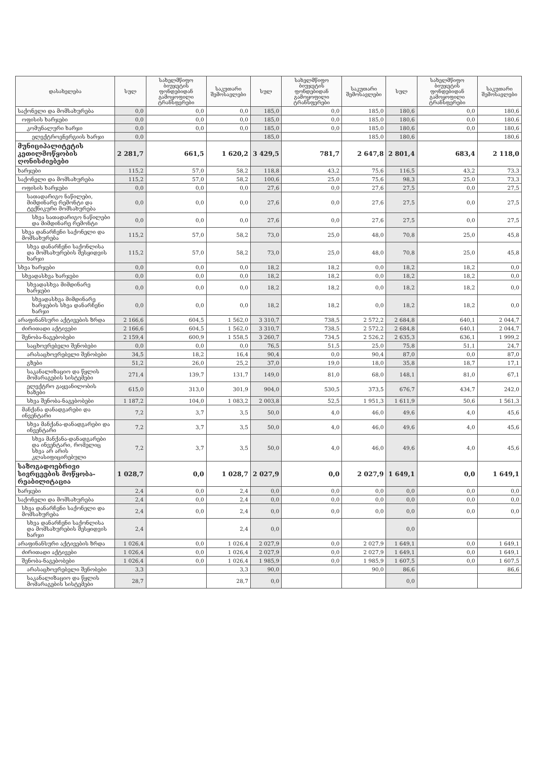| დასახელება | სულ | სახელმწიფო ბიუჯეტის ფონდებიდან გამოყოფილი ტრანსფერები | საკუთარი შემოსავლები | სულ | სახელმწიფო ბიუჯეტის ფონდებიდან გამოყოფილი ტრანსფერები | საკუთარი შემოსავლები | სულ | სახელმწიფო ბიუჯეტის ფონდებიდან გამოყოფილი ტრანსფერები | საკუთარი შემოსავლები |
| --- | --- | --- | --- | --- | --- | --- | --- | --- | --- |
| საქონელი და მომსახურება | 0,0 | 0,0 | 0,0 | 185,0 | 0,0 | 185,0 | 180,6 | 0,0 | 180,6 |
| ოფისის ხარჯები | 0,0 | 0,0 | 0,0 | 185,0 | 0,0 | 185,0 | 180,6 | 0,0 | 180,6 |
| კომუნალური ხარჯი | 0,0 | 0,0 | 0,0 | 185,0 | 0,0 | 185,0 | 180,6 | 0,0 | 180,6 |
| ელექტროენერგიის ხარჯი | 0,0 | | | 185,0 | | 185,0 | 180,6 | | 180,6 |
| მუნიციპალიტეტის კეთილმოწყობის ღონისძიებები | 2 281,7 | 661,5 | 1 620,2 | 3 429,5 | 781,7 | 2 647,8 | 2 801,4 | 683,4 | 2 118,0 |
| ხარჯები | 115,2 | 57,0 | 58,2 | 118,8 | 43,2 | 75,6 | 116,5 | 43,2 | 73,3 |
| საქონელი და მომსახურება | 115,2 | 57,0 | 58,2 | 100,6 | 25,0 | 75,6 | 98,3 | 25,0 | 73,3 |
| ოფისის ხარჯები | 0,0 | 0,0 | 0,0 | 27,6 | 0,0 | 27,6 | 27,5 | 0,0 | 27,5 |
| სათადარიგო ნაწილები, მიმდინარე რემონტი და ტექნიკური მომსახურება | 0,0 | 0,0 | 0,0 | 27,6 | 0,0 | 27,6 | 27,5 | 0,0 | 27,5 |
| სხვა სათადარიგო ნაწილები და მიმდინარე რემონტი | 0,0 | 0,0 | 0,0 | 27,6 | 0,0 | 27,6 | 27,5 | 0,0 | 27,5 |
| სხვა დანარჩენი საქონელი და მომსახურება | 115,2 | 57,0 | 58,2 | 73,0 | 25,0 | 48,0 | 70,8 | 25,0 | 45,8 |
| სხვა დანარჩენი საქონლისა და მომსახურების შესყიდვის ხარჯი | 115,2 | 57,0 | 58,2 | 73,0 | 25,0 | 48,0 | 70,8 | 25,0 | 45,8 |
| სხვა ხარჯები | 0,0 | 0,0 | 0,0 | 18,2 | 18,2 | 0,0 | 18,2 | 18,2 | 0,0 |
| სხვადასხვა ხარჯები | 0,0 | 0,0 | 0,0 | 18,2 | 18,2 | 0,0 | 18,2 | 18,2 | 0,0 |
| სხვადასხვა მიმდინარე ხარჯები | 0,0 | 0,0 | 0,0 | 18,2 | 18,2 | 0,0 | 18,2 | 18,2 | 0,0 |
| სხვადასხვა მიმდინარე ხარჯების სხვა დანარჩენი ხარჯი | 0,0 | 0,0 | 0,0 | 18,2 | 18,2 | 0,0 | 18,2 | 18,2 | 0,0 |
| არაფინანსური აქტივების ზრდა | 2 166,6 | 604,5 | 1 562,0 | 3 310,7 | 738,5 | 2 572,2 | 2 684,8 | 640,1 | 2 044,7 |
| ძირითადი აქტივები | 2 166,6 | 604,5 | 1 562,0 | 3 310,7 | 738,5 | 2 572,2 | 2 684,8 | 640,1 | 2 044,7 |
| შენობა-ნაგებობები | 2 159,4 | 600,9 | 1 558,5 | 3 260,7 | 734,5 | 2 526,2 | 2 635,3 | 636,1 | 1 999,2 |
| საცხოვრებელი შენობები | 0,0 | 0,0 | 0,0 | 76,5 | 51,5 | 25,0 | 75,8 | 51,1 | 24,7 |
| არასაცხოვრებელი შენობები | 34,5 | 18,2 | 16,4 | 90,4 | 0,0 | 90,4 | 87,0 | 0,0 | 87,0 |
| გზები | 51,2 | 26,0 | 25,2 | 37,0 | 19,0 | 18,0 | 35,8 | 18,7 | 17,1 |
| საკანალიზაციო და წყლის მომარაგების სისტემები | 271,4 | 139,7 | 131,7 | 149,0 | 81,0 | 68,0 | 148,1 | 81,0 | 67,1 |
| ელექტრო გაყვანილობის ხაზები | 615,0 | 313,0 | 301,9 | 904,0 | 530,5 | 373,5 | 676,7 | 434,7 | 242,0 |
| სხვა შენობა-ნაგებობები | 1 187,2 | 104,0 | 1 083,2 | 2 003,8 | 52,5 | 1 951,3 | 1 611,9 | 50,6 | 1 561,3 |
| მანქანა დანადგარები და ინვენტარი | 7,2 | 3,7 | 3,5 | 50,0 | 4,0 | 46,0 | 49,6 | 4,0 | 45,6 |
| სხვა მანქანა-დანადგარები და ინვენტარი | 7,2 | 3,7 | 3,5 | 50,0 | 4,0 | 46,0 | 49,6 | 4,0 | 45,6 |
| სხვა მანქანა-დანადგარები და ინვენტარი, რომელიც სხვა არ არის კლასიფიცირებული | 7,2 | 3,7 | 3,5 | 50,0 | 4,0 | 46,0 | 49,6 | 4,0 | 45,6 |
| საზოგადოებრივი სივრცეების მოწყობა-რეაბილიტაცია | 1 028,7 | 0,0 | 1 028,7 | 2 027,9 | 0,0 | 2 027,9 | 1 649,1 | 0,0 | 1 649,1 |
| ხარჯები | 2,4 | 0,0 | 2,4 | 0,0 | 0,0 | 0,0 | 0,0 | 0,0 | 0,0 |
| საქონელი და მომსახურება | 2,4 | 0,0 | 2,4 | 0,0 | 0,0 | 0,0 | 0,0 | 0,0 | 0,0 |
| სხვა დანარჩენი საქონელი და მომსახურება | 2,4 | 0,0 | 2,4 | 0,0 | 0,0 | 0,0 | 0,0 | 0,0 | 0,0 |
| სხვა დანარჩენი საქონლისა და მომსახურების შესყიდვის ხარჯი | 2,4 | | 2,4 | 0,0 | | | 0,0 | | |
| არაფინანსური აქტივების ზრდა | 1 026,4 | 0,0 | 1 026,4 | 2 027,9 | 0,0 | 2 027,9 | 1 649,1 | 0,0 | 1 649,1 |
| ძირითადი აქტივები | 1 026,4 | 0,0 | 1 026,4 | 2 027,9 | 0,0 | 2 027,9 | 1 649,1 | 0,0 | 1 649,1 |
| შენობა-ნაგებობები | 1 026,4 | 0,0 | 1 026,4 | 1 985,9 | 0,0 | 1 985,9 | 1 607,5 | 0,0 | 1 607,5 |
| არასაცხოვრებელი შენობები | 3,3 | | 3,3 | 90,0 | | 90,0 | 86,6 | | 86,6 |
| საკანალიზაციო და წყლის მომარაგების სისტემები | 28,7 | | 28,7 | 0,0 | | | 0,0 | | |